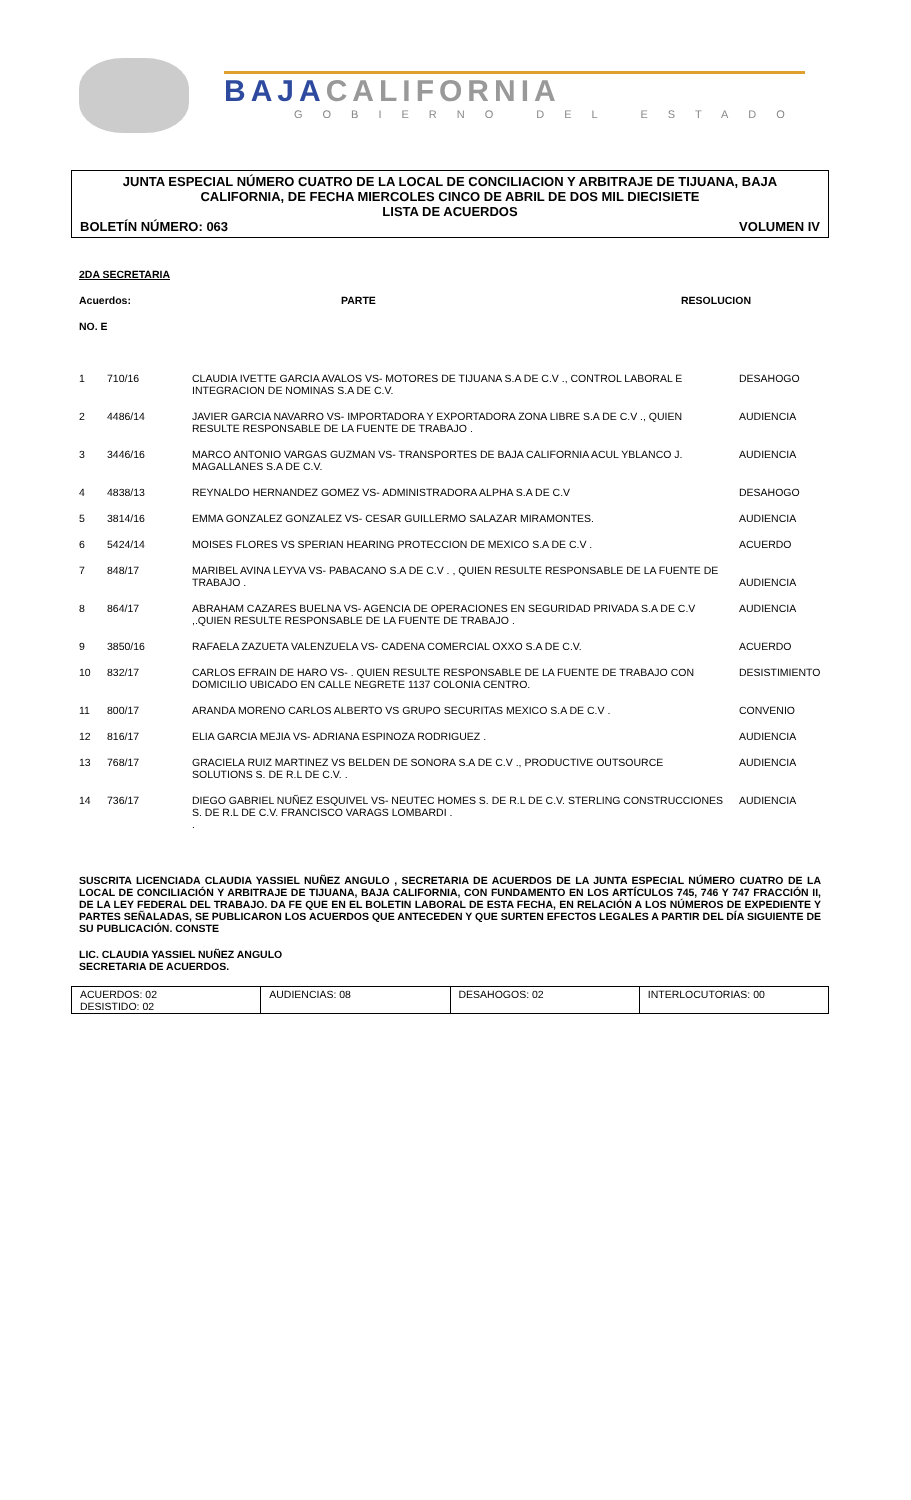BAJACALIFORNIA
GOBIERNO DEL ESTADO
JUNTA ESPECIAL NÚMERO CUATRO DE LA LOCAL DE CONCILIACION Y ARBITRAJE DE TIJUANA, BAJA CALIFORNIA, DE FECHA MIERCOLES CINCO DE ABRIL DE DOS MIL DIECISIETE
LISTA DE ACUERDOS
BOLETÍN NÚMERO: 063 VOLUMEN IV
2DA SECRETARIA
Acuerdos: PARTE RESOLUCION
NO. E
| 1 | 710/16 | CLAUDIA IVETTE GARCIA AVALOS VS- MOTORES DE TIJUANA S.A DE C.V ., CONTROL LABORAL E INTEGRACION DE NOMINAS S.A DE C.V. | DESAHOGO |
| 2 | 4486/14 | JAVIER GARCIA NAVARRO VS- IMPORTADORA Y EXPORTADORA ZONA LIBRE S.A DE C.V ., QUIEN RESULTE RESPONSABLE DE LA FUENTE DE TRABAJO . | AUDIENCIA |
| 3 | 3446/16 | MARCO ANTONIO VARGAS GUZMAN VS- TRANSPORTES DE BAJA CALIFORNIA ACUL YBLANCO J. MAGALLANES S.A DE C.V. | AUDIENCIA |
| 4 | 4838/13 | REYNALDO HERNANDEZ GOMEZ VS- ADMINISTRADORA ALPHA S.A DE C.V | DESAHOGO |
| 5 | 3814/16 | EMMA GONZALEZ GONZALEZ VS- CESAR GUILLERMO SALAZAR MIRAMONTES. | AUDIENCIA |
| 6 | 5424/14 | MOISES FLORES VS SPERIAN HEARING PROTECCION DE MEXICO S.A DE C.V . | ACUERDO |
| 7 | 848/17 | MARIBEL AVINA LEYVA VS- PABACANO S.A DE C.V . , QUIEN RESULTE RESPONSABLE DE LA FUENTE DE TRABAJO . | AUDIENCIA |
| 8 | 864/17 | ABRAHAM CAZARES BUELNA VS- AGENCIA DE OPERACIONES EN SEGURIDAD PRIVADA S.A DE C.V ,.QUIEN RESULTE RESPONSABLE DE LA FUENTE DE TRABAJO . | AUDIENCIA |
| 9 | 3850/16 | RAFAELA ZAZUETA VALENZUELA VS- CADENA COMERCIAL OXXO S.A DE C.V. | ACUERDO |
| 10 | 832/17 | CARLOS EFRAIN DE HARO VS- . QUIEN RESULTE RESPONSABLE DE LA FUENTE DE TRABAJO CON DOMICILIO UBICADO EN CALLE NEGRETE 1137 COLONIA CENTRO. | DESISTIMIENTO |
| 11 | 800/17 | ARANDA MORENO CARLOS ALBERTO VS GRUPO SECURITAS MEXICO S.A DE C.V . | CONVENIO |
| 12 | 816/17 | ELIA GARCIA MEJIA VS- ADRIANA ESPINOZA RODRIGUEZ . | AUDIENCIA |
| 13 | 768/17 | GRACIELA RUIZ MARTINEZ VS BELDEN DE SONORA S.A DE C.V ., PRODUCTIVE OUTSOURCE SOLUTIONS S. DE R.L DE C.V. . | AUDIENCIA |
| 14 | 736/17 | DIEGO GABRIEL NUÑEZ ESQUIVEL VS- NEUTEC HOMES S. DE R.L DE C.V. STERLING CONSTRUCCIONES S. DE R.L DE C.V. FRANCISCO VARAGS LOMBARDI . . | AUDIENCIA |
SUSCRITA LICENCIADA CLAUDIA YASSIEL NUÑEZ ANGULO , SECRETARIA DE ACUERDOS DE LA JUNTA ESPECIAL NÚMERO CUATRO DE LA LOCAL DE CONCILIACIÓN Y ARBITRAJE DE TIJUANA, BAJA CALIFORNIA, CON FUNDAMENTO EN LOS ARTÍCULOS 745, 746 Y 747 FRACCIÓN II, DE LA LEY FEDERAL DEL TRABAJO. DA FE QUE EN EL BOLETIN LABORAL DE ESTA FECHA, EN RELACIÓN A LOS NÚMEROS DE EXPEDIENTE Y PARTES SEÑALADAS, SE PUBLICARON LOS ACUERDOS QUE ANTECEDEN Y QUE SURTEN EFECTOS LEGALES A PARTIR DEL DÍA SIGUIENTE DE SU PUBLICACIÓN. CONSTE
LIC. CLAUDIA YASSIEL NUÑEZ ANGULO
SECRETARIA DE ACUERDOS.
| ACUERDOS: 02 DESISTIDO: 02 | AUDIENCIAS: 08 | DESAHOGOS: 02 | INTERLOCUTORIAS: 00 |